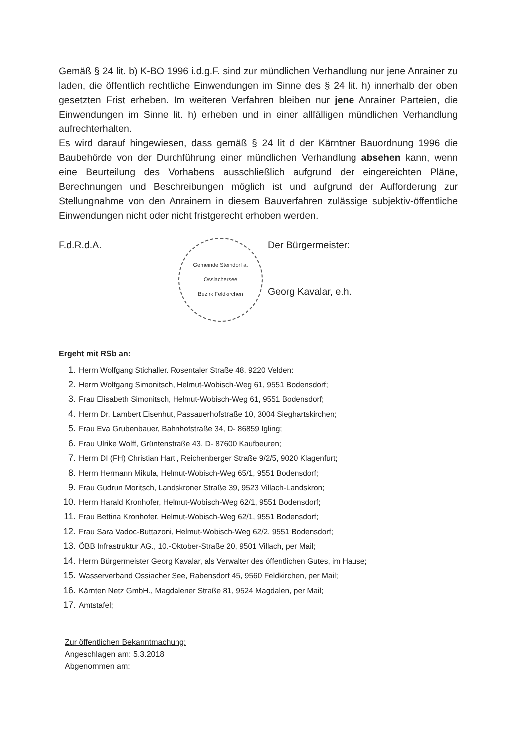Gemäß § 24 lit. b) K-BO 1996 i.d.g.F. sind zur mündlichen Verhandlung nur jene Anrainer zu laden, die öffentlich rechtliche Einwendungen im Sinne des § 24 lit. h) innerhalb der oben gesetzten Frist erheben. Im weiteren Verfahren bleiben nur jene Anrainer Parteien, die Einwendungen im Sinne lit. h) erheben und in einer allfälligen mündlichen Verhandlung aufrechterhalten.
Es wird darauf hingewiesen, dass gemäß § 24 lit d der Kärntner Bauordnung 1996 die Baubehörde von der Durchführung einer mündlichen Verhandlung absehen kann, wenn eine Beurteilung des Vorhabens ausschließlich aufgrund der eingereichten Pläne, Berechnungen und Beschreibungen möglich ist und aufgrund der Aufforderung zur Stellungnahme von den Anrainern in diesem Bauverfahren zulässige subjektiv-öffentliche Einwendungen nicht oder nicht fristgerecht erhoben werden.
F.d.R.d.A.
Gemeinde Steindorf a. Ossiachersee
Bezirk Feldkirchen
Der Bürgermeister:
Georg Kavalar, e.h.
Ergeht mit RSb an:
1. Herrn Wolfgang Stichaller, Rosentaler Straße 48, 9220 Velden;
2. Herrn Wolfgang Simonitsch, Helmut-Wobisch-Weg 61, 9551 Bodensdorf;
3. Frau Elisabeth Simonitsch, Helmut-Wobisch-Weg 61, 9551 Bodensdorf;
4. Herrn Dr. Lambert Eisenhut, Passauerhofstraße 10, 3004 Sieghartskirchen;
5. Frau Eva Grubenbauer, Bahnhofstraße 34, D- 86859 Igling;
6. Frau Ulrike Wolff, Grüntenstraße 43, D- 87600 Kaufbeuren;
7. Herrn DI (FH) Christian Hartl, Reichenberger Straße 9/2/5, 9020 Klagenfurt;
8. Herrn Hermann Mikula, Helmut-Wobisch-Weg 65/1, 9551 Bodensdorf;
9. Frau Gudrun Moritsch, Landskroner Straße 39, 9523 Villach-Landskron;
10. Herrn Harald Kronhofer, Helmut-Wobisch-Weg 62/1, 9551 Bodensdorf;
11. Frau Bettina Kronhofer, Helmut-Wobisch-Weg 62/1, 9551 Bodensdorf;
12. Frau Sara Vadoc-Buttazoni, Helmut-Wobisch-Weg 62/2, 9551 Bodensdorf;
13. ÖBB Infrastruktur AG., 10.-Oktober-Straße 20, 9501 Villach, per Mail;
14. Herrn Bürgermeister Georg Kavalar, als Verwalter des öffentlichen Gutes, im Hause;
15. Wasserverband Ossiacher See, Rabensdorf 45, 9560 Feldkirchen, per Mail;
16. Kärnten Netz GmbH., Magdalener Straße 81, 9524 Magdalen, per Mail;
17. Amtstafel;
Zur öffentlichen Bekanntmachung:
Angeschlagen am: 5.3.2018
Abgenommen am: